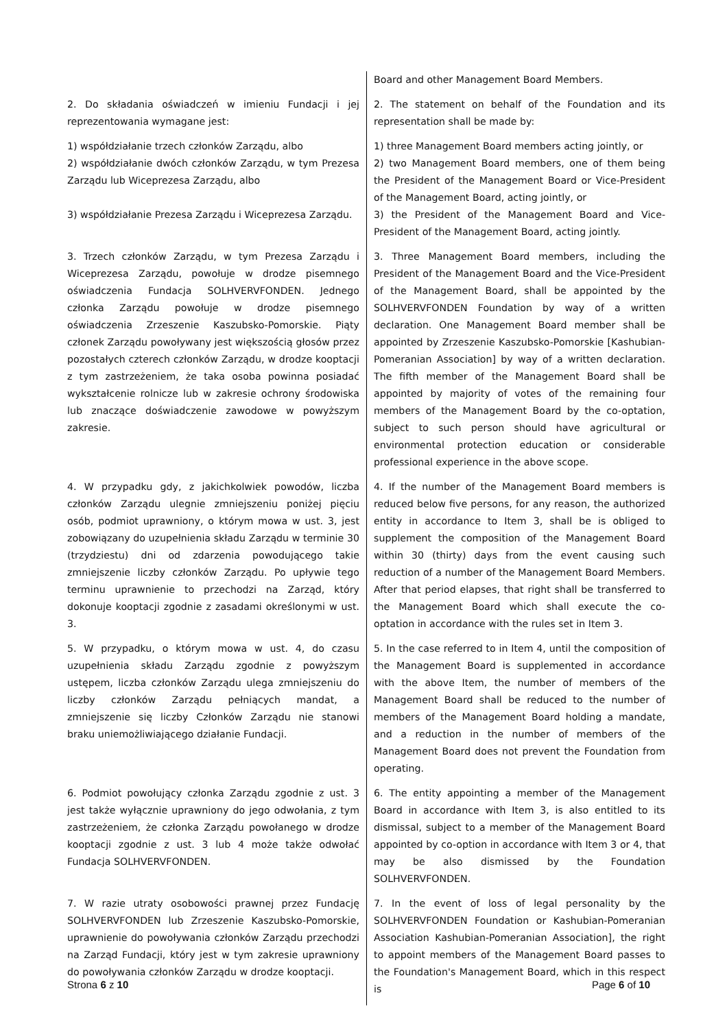| | Board and other Management Board Members. |
| 2. Do składania oświadczeń w imieniu Fundacji i jej reprezentowania wymagane jest: | 2. The statement on behalf of the Foundation and its representation shall be made by: |
| 1) współdziałanie trzech członków Zarządu, albo 2) współdziałanie dwóch członków Zarządu, w tym Prezesa Zarządu lub Wiceprezesa Zarządu, albo 3) współdziałanie Prezesa Zarządu i Wiceprezesa Zarządu. | 1) three Management Board members acting jointly, or 2) two Management Board members, one of them being the President of the Management Board or Vice-President of the Management Board, acting jointly, or 3) the President of the Management Board and Vice-President of the Management Board, acting jointly. |
| 3. Trzech członków Zarządu, w tym Prezesa Zarządu i Wiceprezesa Zarządu, powołuje w drodze pisemnego oświadczenia Fundacja SOLHVERVFONDEN. Jednego członka Zarządu powołuje w drodze pisemnego oświadczenia Zrzeszenie Kaszubsko-Pomorskie. Piąty członek Zarządu powoływany jest większością głosów przez pozostałych czterech członków Zarządu, w drodze kooptacji z tym zastrzeżeniem, że taka osoba powinna posiadać wykształcenie rolnicze lub w zakresie ochrony środowiska lub znaczące doświadczenie zawodowe w powyższym zakresie. | 3. Three Management Board members, including the President of the Management Board and the Vice-President of the Management Board, shall be appointed by the SOLHVERVFONDEN Foundation by way of a written declaration. One Management Board member shall be appointed by Zrzeszenie Kaszubsko-Pomorskie [Kashubian-Pomeranian Association] by way of a written declaration. The fifth member of the Management Board shall be appointed by majority of votes of the remaining four members of the Management Board by the co-optation, subject to such person should have agricultural or environmental protection education or considerable professional experience in the above scope. |
| 4. W przypadku gdy, z jakichkolwiek powodów, liczba członków Zarządu ulegnie zmniejszeniu poniżej pięciu osób, podmiot uprawniony, o którym mowa w ust. 3, jest zobowiązany do uzupełnienia składu Zarządu w terminie 30 (trzydziestu) dni od zdarzenia powodującego takie zmniejszenie liczby członków Zarządu. Po upływie tego terminu uprawnienie to przechodzi na Zarząd, który dokonuje kooptacji zgodnie z zasadami określonymi w ust. 3. | 4. If the number of the Management Board members is reduced below five persons, for any reason, the authorized entity in accordance to Item 3, shall be is obliged to supplement the composition of the Management Board within 30 (thirty) days from the event causing such reduction of a number of the Management Board Members. After that period elapses, that right shall be transferred to the Management Board which shall execute the co-optation in accordance with the rules set in Item 3. |
| 5. W przypadku, o którym mowa w ust. 4, do czasu uzupełnienia składu Zarządu zgodnie z powyższym ustępem, liczba członków Zarządu ulega zmniejszeniu do liczby członków Zarządu pełniących mandat, a zmniejszenie się liczby Członków Zarządu nie stanowi braku uniemożliwiającego działanie Fundacji. | 5. In the case referred to in Item 4, until the composition of the Management Board is supplemented in accordance with the above Item, the number of members of the Management Board shall be reduced to the number of members of the Management Board holding a mandate, and a reduction in the number of members of the Management Board does not prevent the Foundation from operating. |
| 6. Podmiot powołujący członka Zarządu zgodnie z ust. 3 jest także wyłącznie uprawniony do jego odwołania, z tym zastrzeżeniem, że członka Zarządu powołanego w drodze kooptacji zgodnie z ust. 3 lub 4 może także odwołać Fundacja SOLHVERVFONDEN. | 6. The entity appointing a member of the Management Board in accordance with Item 3, is also entitled to its dismissal, subject to a member of the Management Board appointed by co-option in accordance with Item 3 or 4, that may be also dismissed by the Foundation SOLHVERVFONDEN. |
| 7. W razie utraty osobowości prawnej przez Fundację SOLHVERVFONDEN lub Zrzeszenie Kaszubsko-Pomorskie, uprawnienie do powoływania członków Zarządu przechodzi na Zarząd Fundacji, który jest w tym zakresie uprawniony do powoływania członków Zarządu w drodze kooptacji. | 7. In the event of loss of legal personality by the SOLHVERVFONDEN Foundation or Kashubian-Pomeranian Association Kashubian-Pomeranian Association], the right to appoint members of the Management Board passes to the Foundation's Management Board, which in this respect is |
Strona 6 z 10 Page 6 of 10